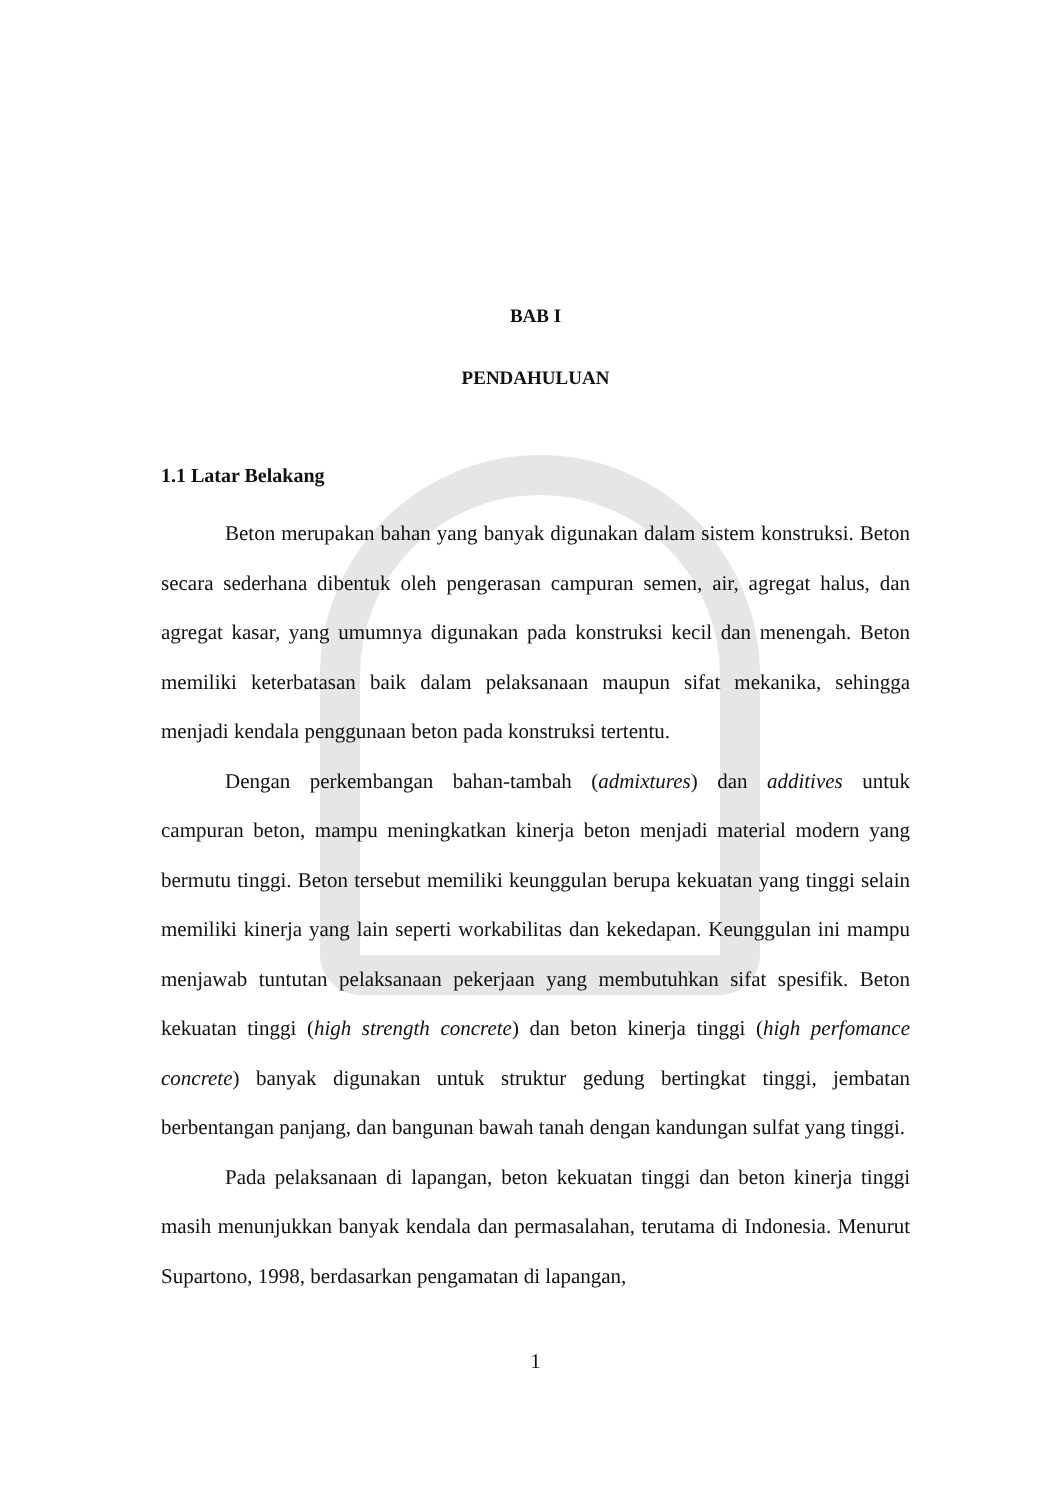BAB I
PENDAHULUAN
1.1 Latar Belakang
Beton merupakan bahan yang banyak digunakan dalam sistem konstruksi. Beton secara sederhana dibentuk oleh pengerasan campuran semen, air, agregat halus, dan agregat kasar, yang umumnya digunakan pada konstruksi kecil dan menengah. Beton memiliki keterbatasan baik dalam pelaksanaan maupun sifat mekanika, sehingga menjadi kendala penggunaan beton pada konstruksi tertentu.
Dengan perkembangan bahan-tambah (admixtures) dan additives untuk campuran beton, mampu meningkatkan kinerja beton menjadi material modern yang bermutu tinggi. Beton tersebut memiliki keunggulan berupa kekuatan yang tinggi selain memiliki kinerja yang lain seperti workabilitas dan kekedapan. Keunggulan ini mampu menjawab tuntutan pelaksanaan pekerjaan yang membutuhkan sifat spesifik. Beton kekuatan tinggi (high strength concrete) dan beton kinerja tinggi (high perfomance concrete) banyak digunakan untuk struktur gedung bertingkat tinggi, jembatan berbentangan panjang, dan bangunan bawah tanah dengan kandungan sulfat yang tinggi.
Pada pelaksanaan di lapangan, beton kekuatan tinggi dan beton kinerja tinggi masih menunjukkan banyak kendala dan permasalahan, terutama di Indonesia. Menurut Supartono, 1998, berdasarkan pengamatan di lapangan,
1